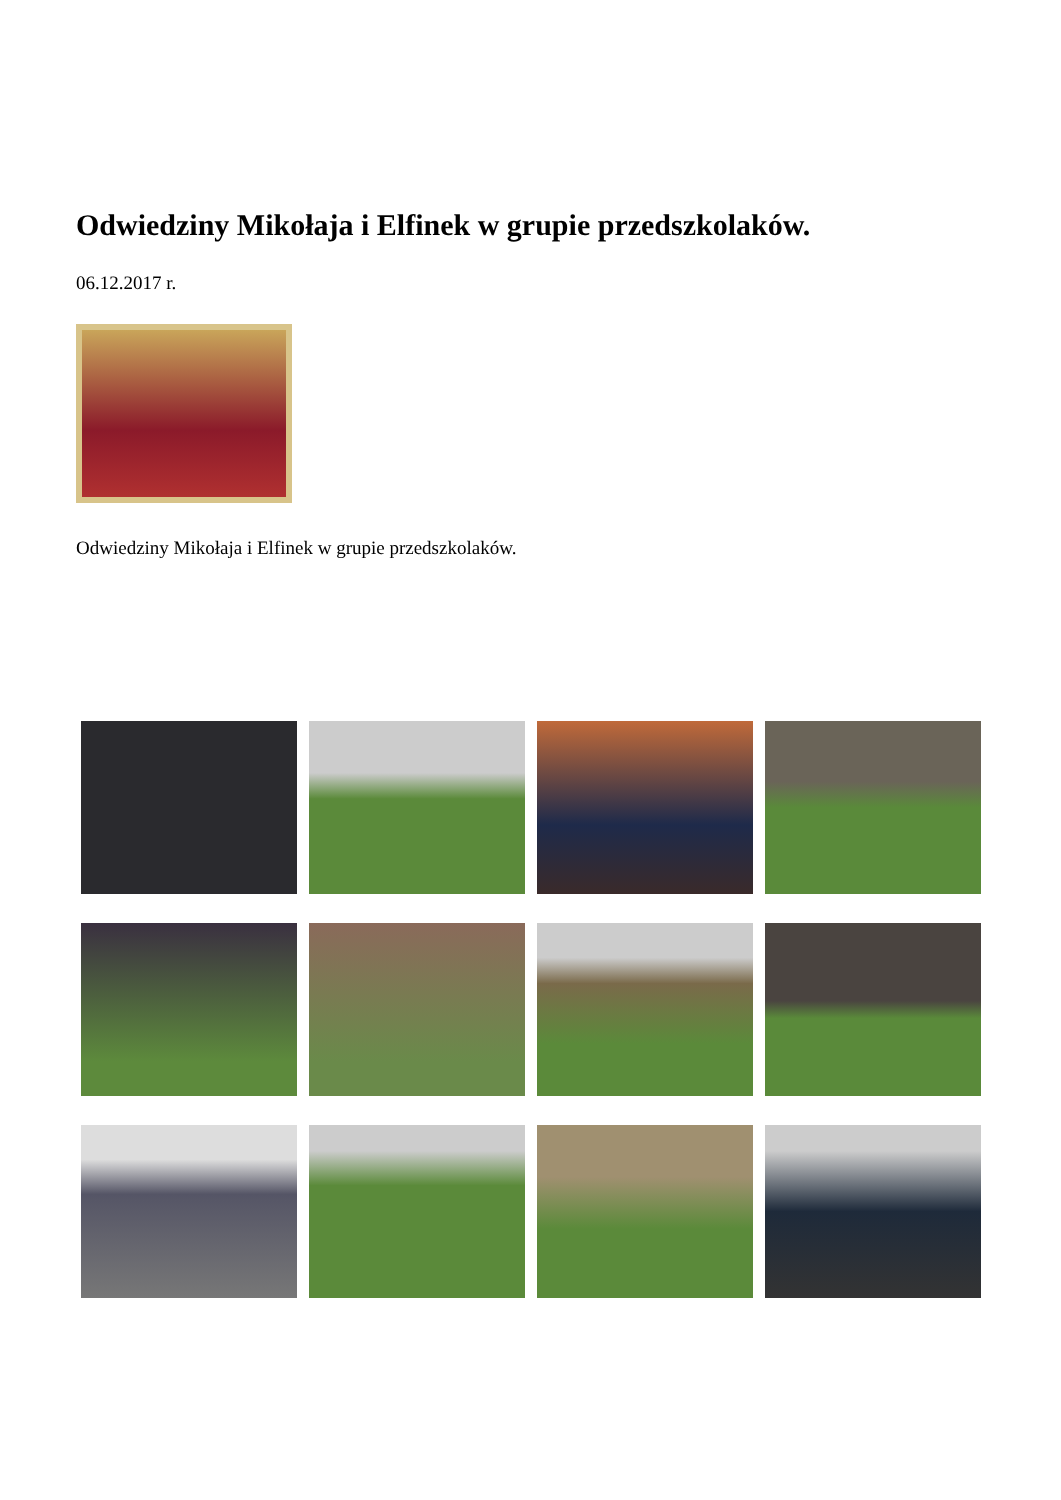Odwiedziny Mikołaja i Elfinek w grupie przedszkolaków.
06.12.2017 r.
Odwiedziny Mikołaja i Elfinek w grupie przedszkolaków.